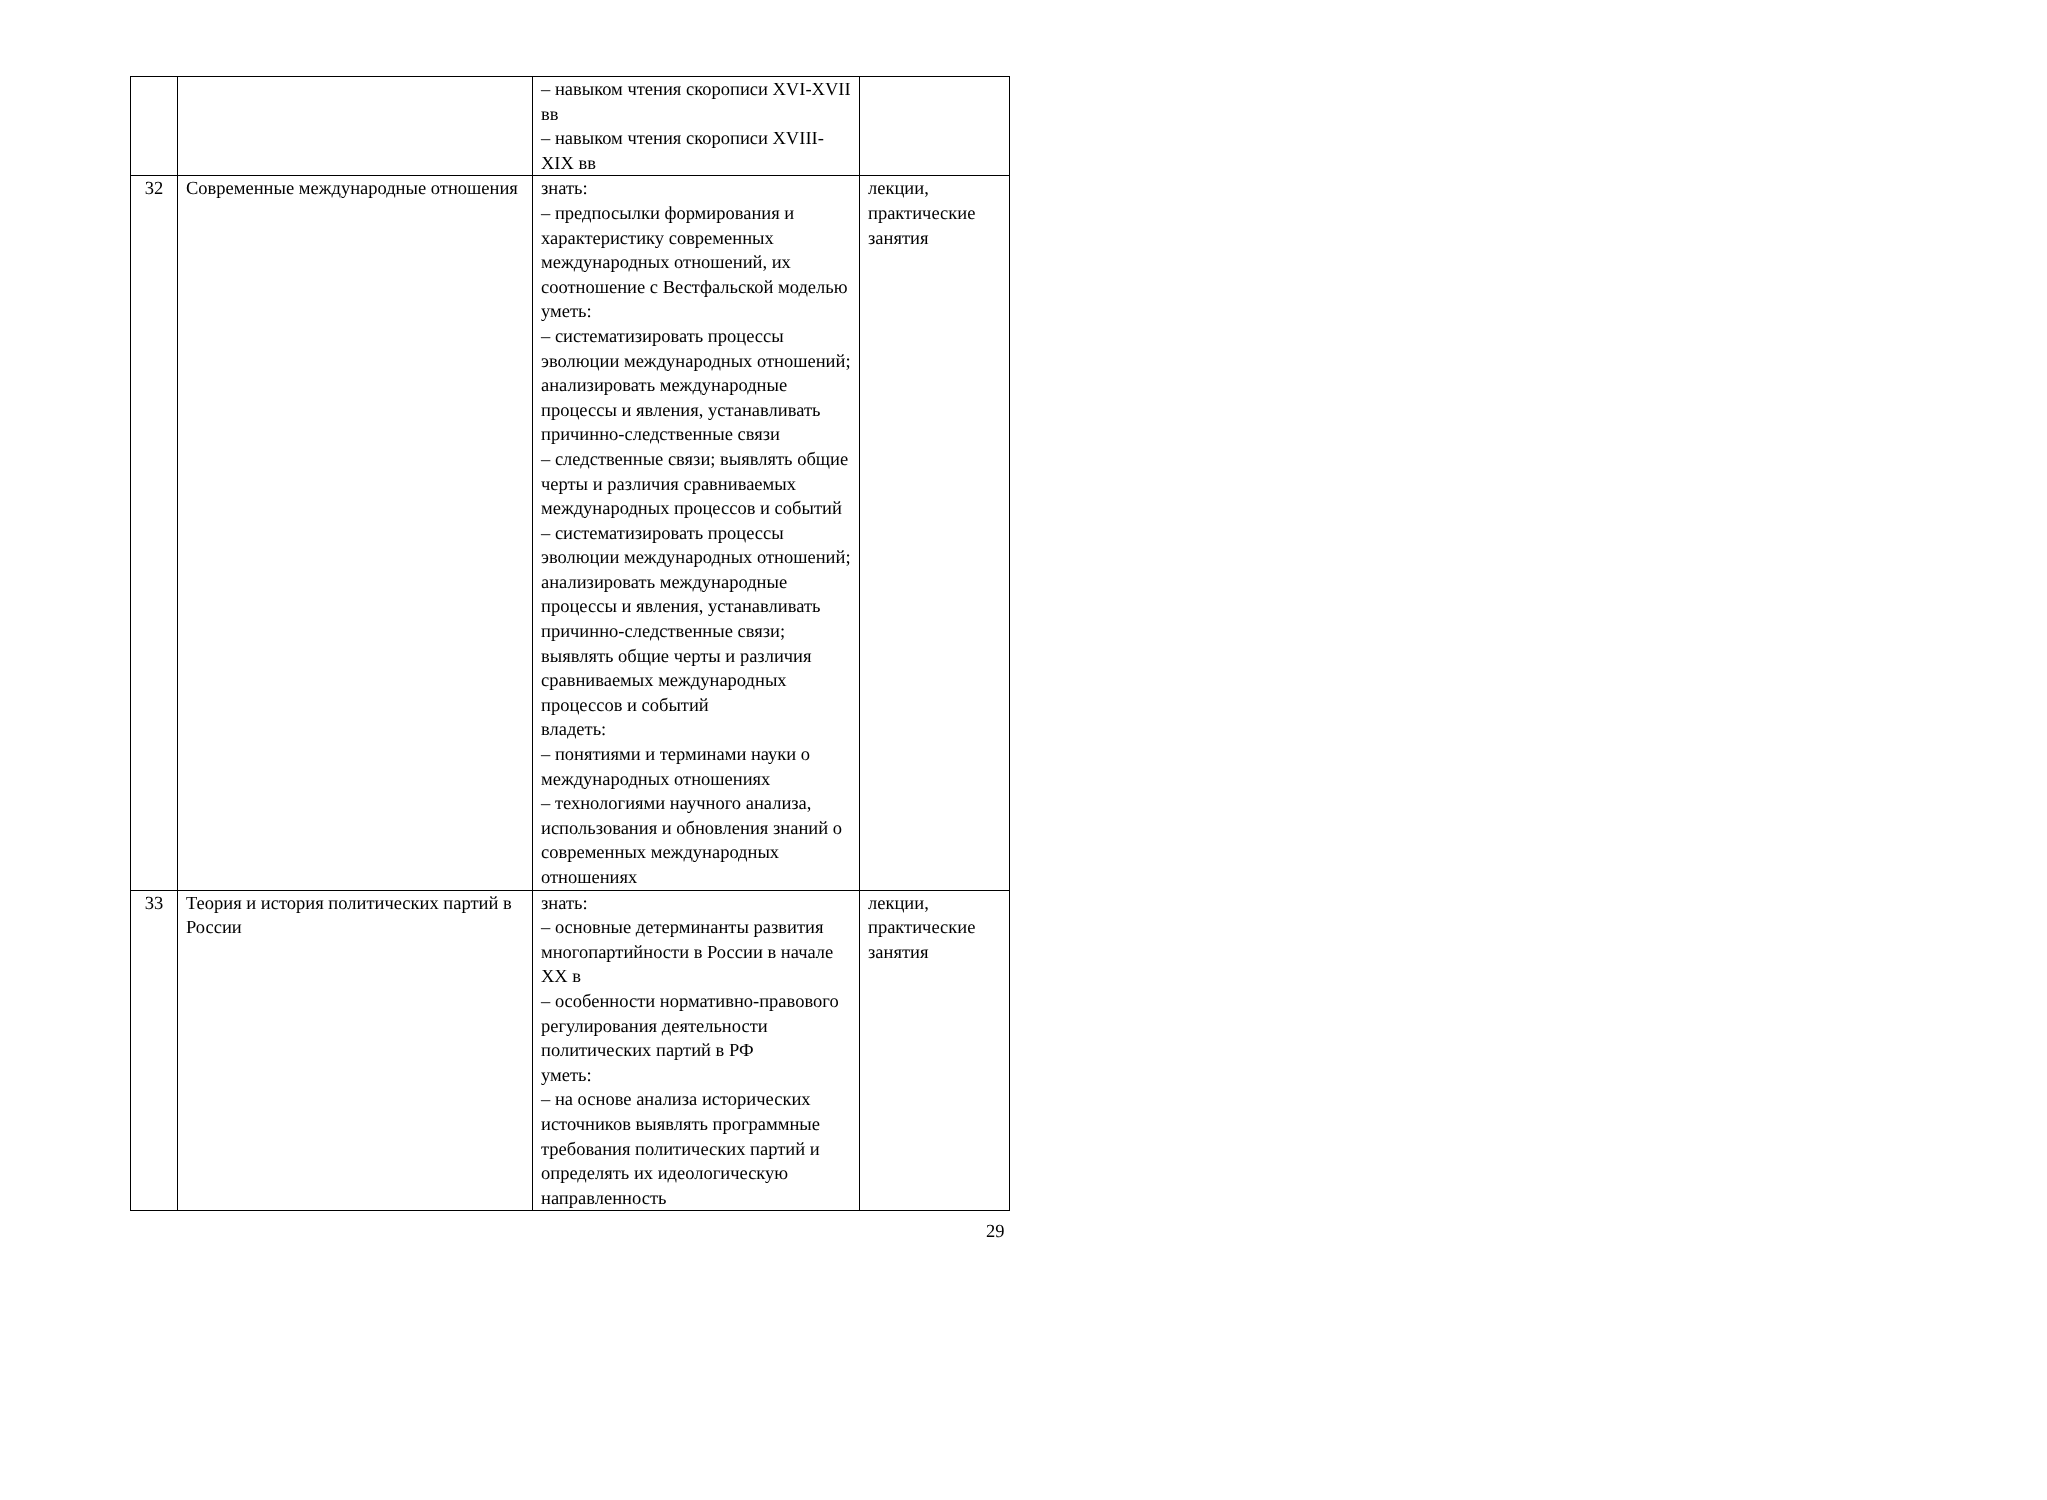| | | – навыком чтения скорописи XVI-XVII вв – навыком чтения скорописи XVIII-XIX вв | |
| 32 | Современные международные отношения | знать: – предпосылки формирования и характеристику современных международных отношений, их соотношение с Вестфальской моделью уметь: – систематизировать процессы эволюции международных отношений; анализировать международные процессы и явления, устанавливать причинно-следственные связи – следственные связи; выявлять общие черты и различия сравниваемых международных процессов и событий – систематизировать процессы эволюции международных отношений; анализировать международные процессы и явления, устанавливать причинно-следственные связи; выявлять общие черты и различия сравниваемых международных процессов и событий владеть: – понятиями и терминами науки о международных отношениях – технологиями научного анализа, использования и обновления знаний о современных международных отношениях | лекции, практические занятия |
| 33 | Теория и история политических партий в России | знать: – основные детерминанты развития многопартийности в России в начале XX в – особенности нормативно-правового регулирования деятельности политических партий в РФ уметь: – на основе анализа исторических источников выявлять программные требования политических партий и определять их идеологическую направленность | лекции, практические занятия |
29